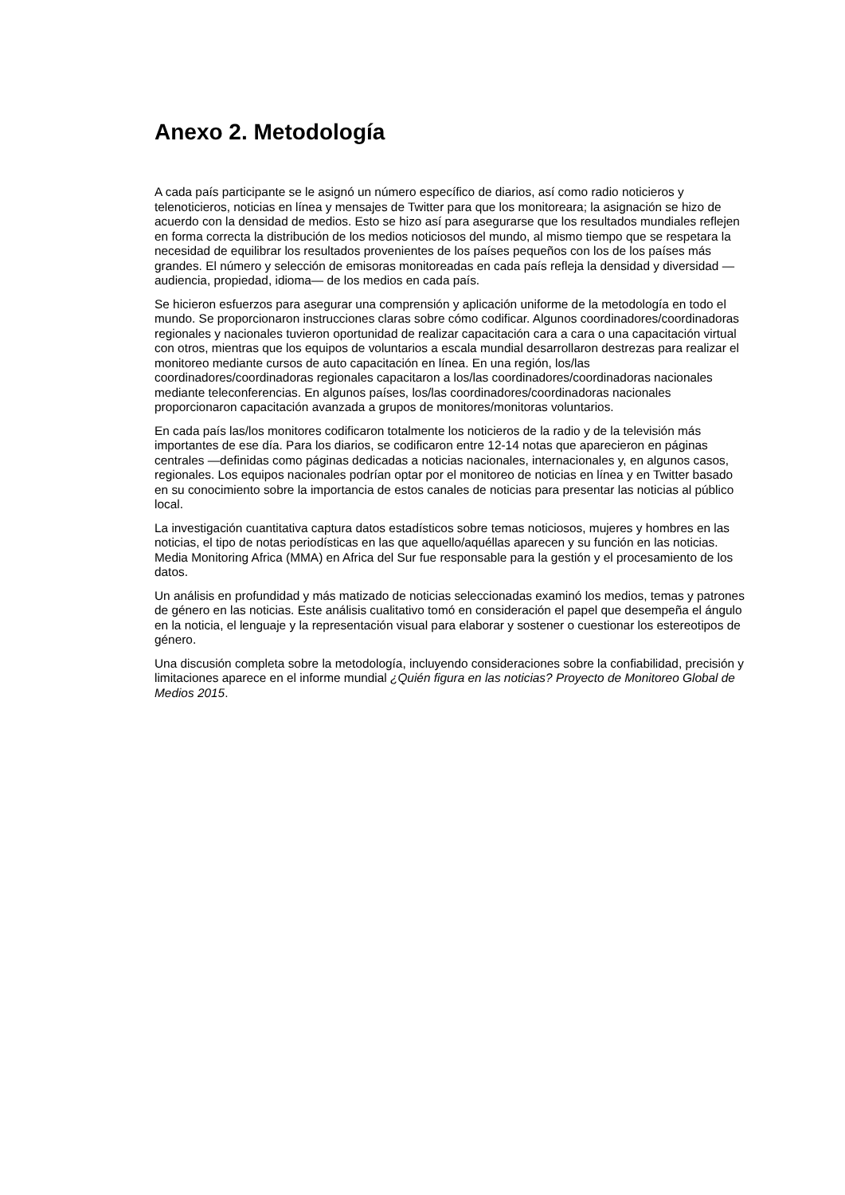Anexo 2. Metodología
A cada país participante se le asignó un número específico de diarios, así como radio noticieros y telenoticieros, noticias en línea y mensajes de Twitter para que los monitoreara; la asignación se hizo de acuerdo con la densidad de medios. Esto se hizo así para asegurarse que los resultados mundiales reflejen en forma correcta la distribución de los medios noticiosos del mundo, al mismo tiempo que se respetara la necesidad de equilibrar los resultados provenientes de los países pequeños con los de los países más grandes. El número y selección de emisoras monitoreadas en cada país refleja la densidad y diversidad —audiencia, propiedad, idioma— de los medios en cada país.
Se hicieron esfuerzos para asegurar una comprensión y aplicación uniforme de la metodología en todo el mundo. Se proporcionaron instrucciones claras sobre cómo codificar. Algunos coordinadores/coordinadoras regionales y nacionales tuvieron oportunidad de realizar capacitación cara a cara o una capacitación virtual con otros, mientras que los equipos de voluntarios a escala mundial desarrollaron destrezas para realizar el monitoreo mediante cursos de auto capacitación en línea. En una región, los/las coordinadores/coordinadoras regionales capacitaron a los/las coordinadores/coordinadoras nacionales mediante teleconferencias. En algunos países, los/las coordinadores/coordinadoras nacionales proporcionaron capacitación avanzada a grupos de monitores/monitoras voluntarios.
En cada país las/los monitores codificaron totalmente los noticieros de la radio y de la televisión más importantes de ese día. Para los diarios, se codificaron entre 12-14 notas que aparecieron en páginas centrales —definidas como páginas dedicadas a noticias nacionales, internacionales y, en algunos casos, regionales. Los equipos nacionales podrían optar por el monitoreo de noticias en línea y en Twitter basado en su conocimiento sobre la importancia de estos canales de noticias para presentar las noticias al público local.
La investigación cuantitativa captura datos estadísticos sobre temas noticiosos, mujeres y hombres en las noticias, el tipo de notas periodísticas en las que aquello/aquéllas aparecen y su función en las noticias. Media Monitoring Africa (MMA) en Africa del Sur fue responsable para la gestión y el procesamiento de los datos.
Un análisis en profundidad y más matizado de noticias seleccionadas examinó los medios, temas y patrones de género en las noticias. Este análisis cualitativo tomó en consideración el papel que desempeña el ángulo en la noticia, el lenguaje y la representación visual para elaborar y sostener o cuestionar los estereotipos de género.
Una discusión completa sobre la metodología, incluyendo consideraciones sobre la confiabilidad, precisión y limitaciones aparece en el informe mundial ¿Quién figura en las noticias? Proyecto de Monitoreo Global de Medios 2015.